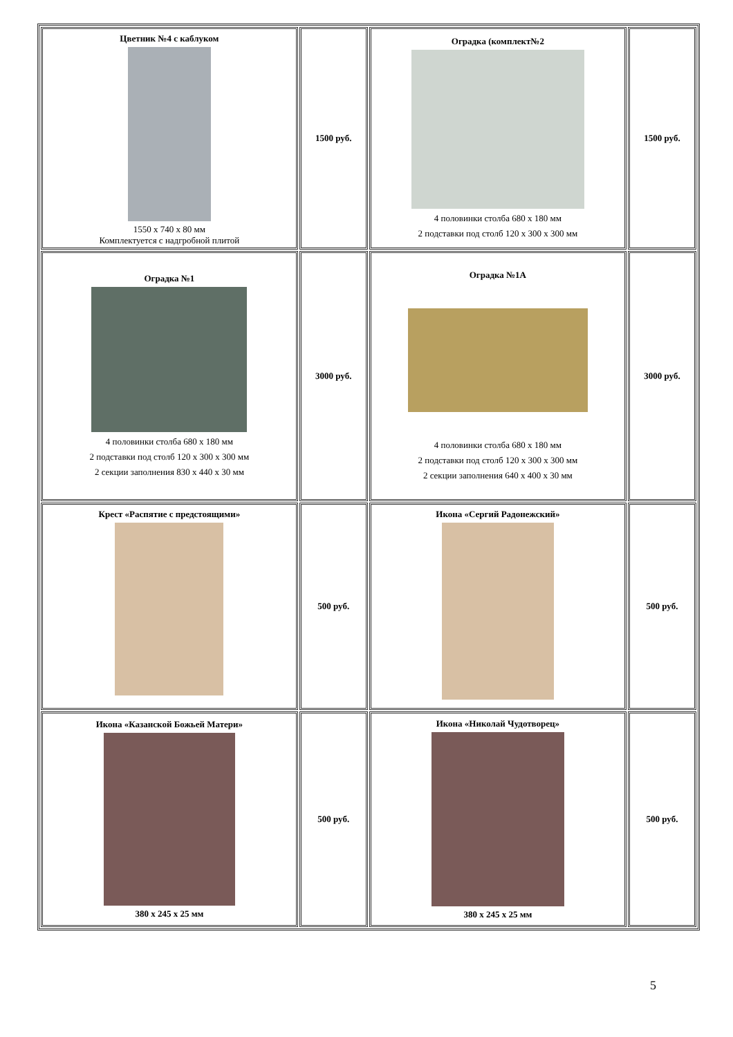| Цветник №4 с каблуком 1550 х 740 х 80 мм Комплектуется с надгробной плитой | 1500 руб. | Оградка (комплект№2 4 половинки столба 680 х 180 мм 2 подставки под столб 120 х 300 х 300 мм | 1500 руб. |
| Оградка №1 4 половинки столба 680 х 180 мм 2 подставки под столб 120 х 300 х 300 мм 2 секции заполнения 830 х 440 х 30 мм | 3000 руб. | Оградка №1А 4 половинки столба 680 х 180 мм 2 подставки под столб 120 х 300 х 300 мм 2 секции заполнения 640 х 400 х 30 мм | 3000 руб. |
| Крест «Распятие с предстоящими» | 500 руб. | Икона «Сергий Радонежский» | 500 руб. |
| Икона «Казанской Божьей Матери» 380 х 245 х 25 мм | 500 руб. | Икона «Николай Чудотворец» 380 х 245 х 25 мм | 500 руб. |
5